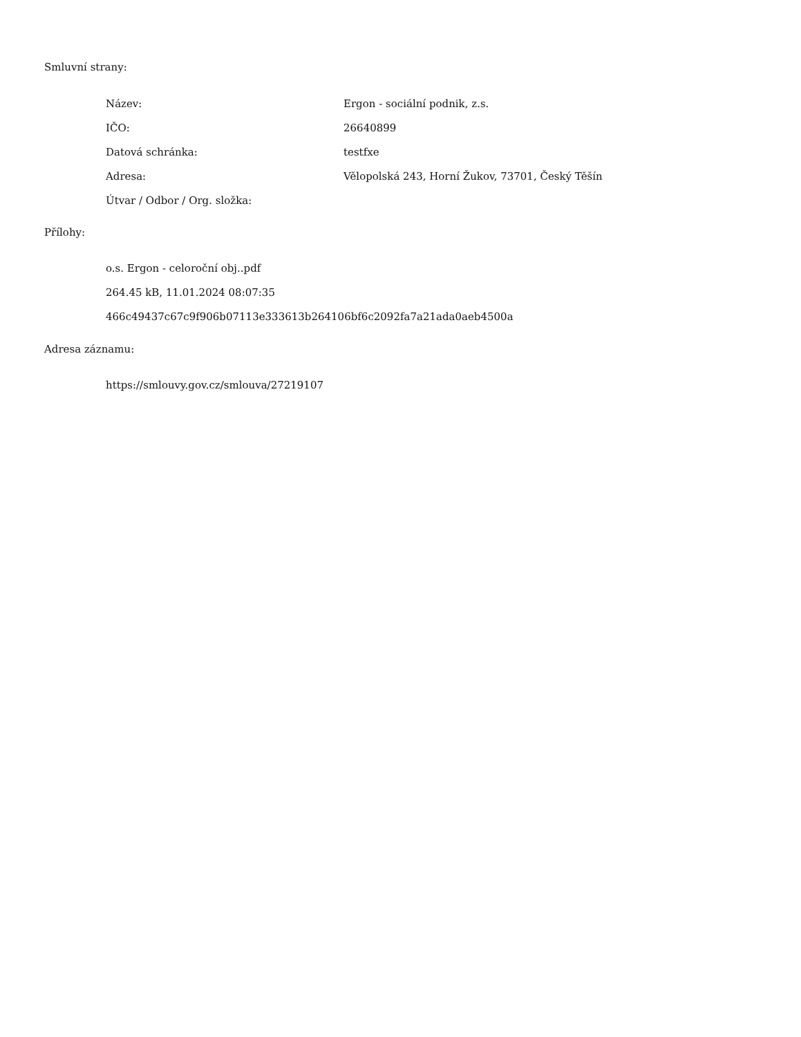Smluvní strany:
| Název: | Ergon - sociální podnik, z.s. |
| IČO: | 26640899 |
| Datová schránka: | testfxe |
| Adresa: | Vělopolská 243, Horní Žukov, 73701, Český Těšín |
| Útvar / Odbor / Org. složka: | |
Přílohy:
o.s. Ergon - celoroční obj..pdf
264.45 kB, 11.01.2024 08:07:35
466c49437c67c9f906b07113e333613b264106bf6c2092fa7a21ada0aeb4500a
Adresa záznamu:
https://smlouvy.gov.cz/smlouva/27219107